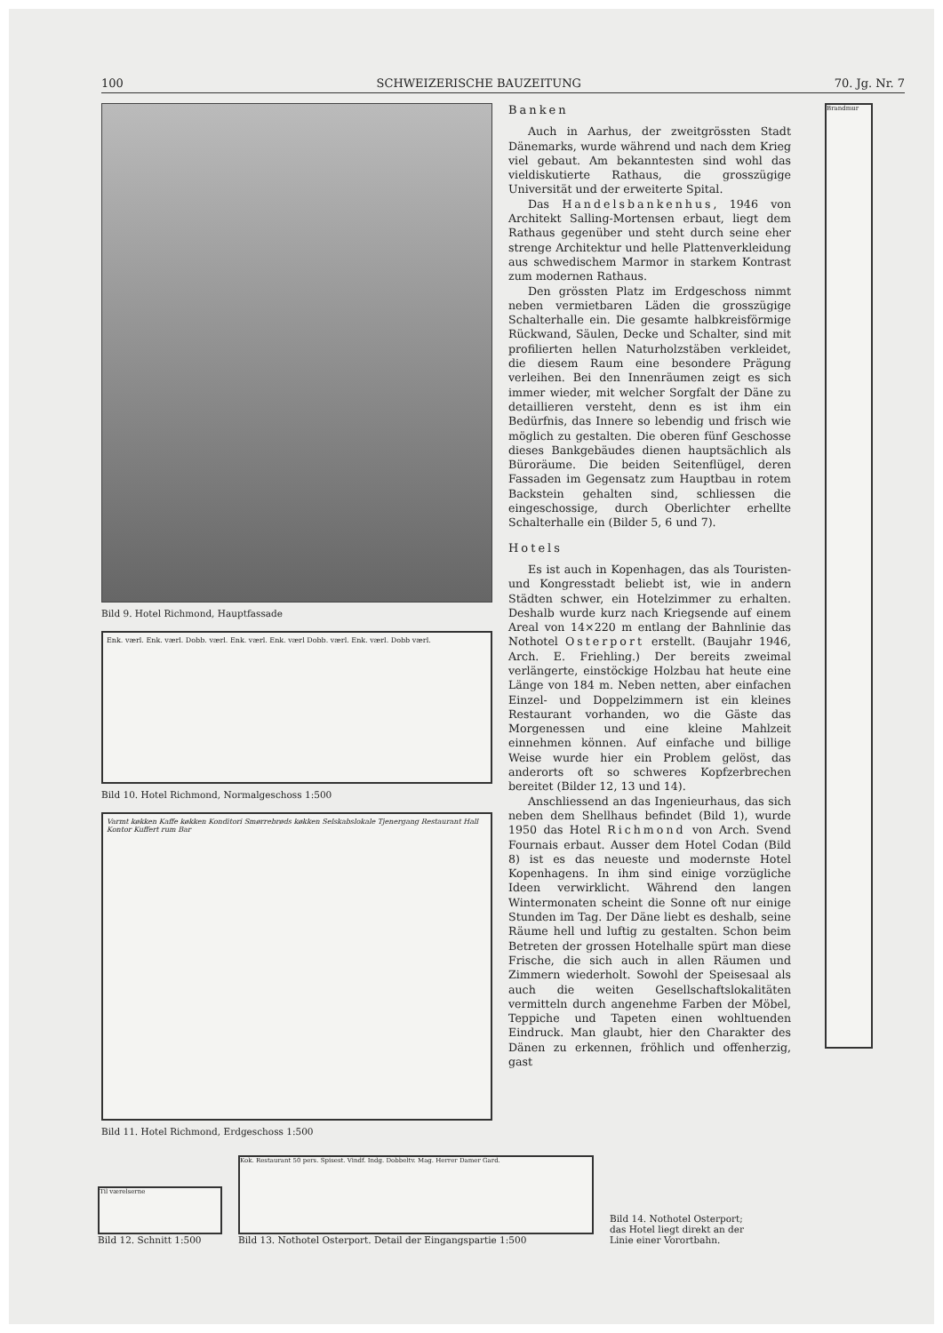100 SCHWEIZERISCHE BAUZEITUNG 70. Jg. Nr. 7
Bild 9. Hotel Richmond, Hauptfassade
Enk. værl. Enk. værl. Dobb. værl. Enk. værl. Enk. værl Dobb. værl. Enk. værl. Dobb værl.
Bild 10. Hotel Richmond, Normalgeschoss 1:500
Varmt køkken Kaffe køkken Konditori Smørrebrøds køkken Selskabslokale Tjenergang Restaurant Hall Kontor Kuffert rum Bar
Bild 11. Hotel Richmond, Erdgeschoss 1:500
Banken
Auch in Aarhus, der zweitgrössten Stadt Dänemarks, wurde während und nach dem Krieg viel gebaut. Am bekanntesten sind wohl das vieldiskutierte Rathaus, die grosszügige Universität und der erweiterte Spital.
Das Handelsbankenhus, 1946 von Architekt Salling-Mortensen erbaut, liegt dem Rathaus gegenüber und steht durch seine eher strenge Architektur und helle Plattenverkleidung aus schwedischem Marmor in starkem Kontrast zum modernen Rathaus.
Den grössten Platz im Erdgeschoss nimmt neben vermietbaren Läden die grosszügige Schalterhalle ein. Die gesamte halbkreisförmige Rückwand, Säulen, Decke und Schalter, sind mit profilierten hellen Naturholzstäben verkleidet, die diesem Raum eine besondere Prägung verleihen. Bei den Innenräumen zeigt es sich immer wieder, mit welcher Sorgfalt der Däne zu detaillieren versteht, denn es ist ihm ein Bedürfnis, das Innere so lebendig und frisch wie möglich zu gestalten. Die oberen fünf Geschosse dieses Bankgebäudes dienen hauptsächlich als Büroräume. Die beiden Seitenflügel, deren Fassaden im Gegensatz zum Hauptbau in rotem Backstein gehalten sind, schliessen die eingeschossige, durch Oberlichter erhellte Schalterhalle ein (Bilder 5, 6 und 7).
Hotels
Es ist auch in Kopenhagen, das als Touristen- und Kongresstadt beliebt ist, wie in andern Städten schwer, ein Hotelzimmer zu erhalten. Deshalb wurde kurz nach Kriegsende auf einem Areal von 14×220 m entlang der Bahnlinie das Nothotel Osterport erstellt. (Baujahr 1946, Arch. E. Friehling.) Der bereits zweimal verlängerte, einstöckige Holzbau hat heute eine Länge von 184 m. Neben netten, aber einfachen Einzel- und Doppelzimmern ist ein kleines Restaurant vorhanden, wo die Gäste das Morgenessen und eine kleine Mahlzeit einnehmen können. Auf einfache und billige Weise wurde hier ein Problem gelöst, das anderorts oft so schweres Kopfzerbrechen bereitet (Bilder 12, 13 und 14).
Anschliessend an das Ingenieurhaus, das sich neben dem Shellhaus befindet (Bild 1), wurde 1950 das Hotel Richmond von Arch. Svend Fournais erbaut. Ausser dem Hotel Codan (Bild 8) ist es das neueste und modernste Hotel Kopenhagens. In ihm sind einige vorzügliche Ideen verwirklicht. Während den langen Wintermonaten scheint die Sonne oft nur einige Stunden im Tag. Der Däne liebt es deshalb, seine Räume hell und luftig zu gestalten. Schon beim Betreten der grossen Hotelhalle spürt man diese Frische, die sich auch in allen Räumen und Zimmern wiederholt. Sowohl der Speisesaal als auch die weiten Gesellschaftslokalitäten vermitteln durch angenehme Farben der Möbel, Teppiche und Tapeten einen wohltuenden Eindruck. Man glaubt, hier den Charakter des Dänen zu erkennen, fröhlich und offenherzig, gast
Brandmur
Til værelserne
Bild 12. Schnitt 1:500
Kok. Restaurant 50 pers. Spisest. Vindf. Indg. Dobbeltv. Mag. Herrer Damer Gard.
Bild 13. Nothotel Osterport. Detail der Eingangspartie 1:500
Bild 14. Nothotel Osterport; das Hotel liegt direkt an der Linie einer Vorortbahn.